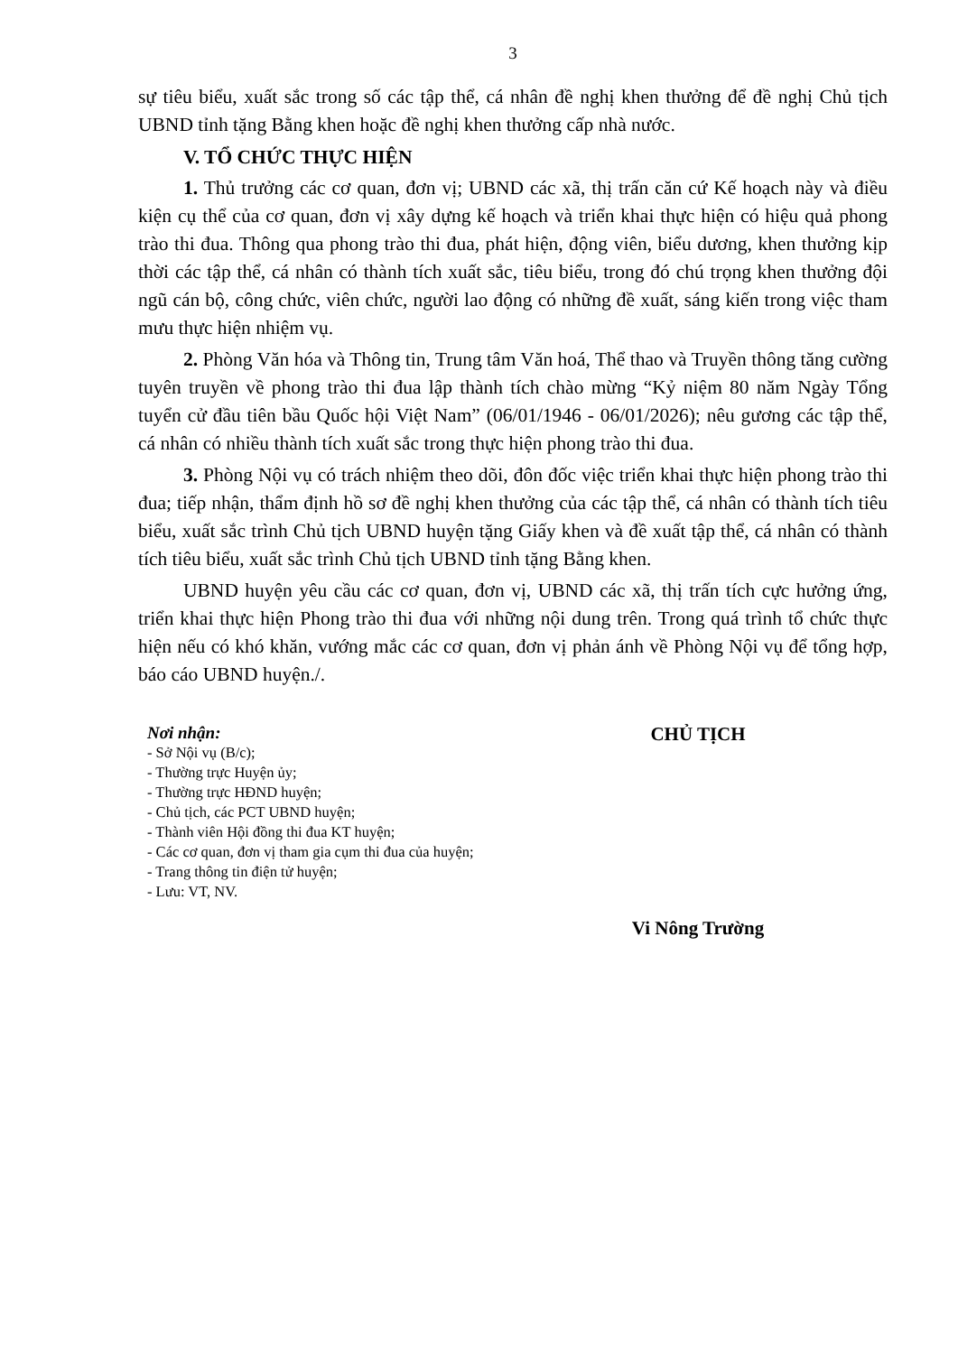3
sự tiêu biểu, xuất sắc trong số các tập thể, cá nhân đề nghị khen thưởng để đề nghị Chủ tịch UBND tỉnh tặng Bằng khen hoặc đề nghị khen thưởng cấp nhà nước.
V. TỔ CHỨC THỰC HIỆN
1. Thủ trưởng các cơ quan, đơn vị; UBND các xã, thị trấn căn cứ Kế hoạch này và điều kiện cụ thể của cơ quan, đơn vị xây dựng kế hoạch và triển khai thực hiện có hiệu quả phong trào thi đua. Thông qua phong trào thi đua, phát hiện, động viên, biểu dương, khen thưởng kịp thời các tập thể, cá nhân có thành tích xuất sắc, tiêu biểu, trong đó chú trọng khen thưởng đội ngũ cán bộ, công chức, viên chức, người lao động có những đề xuất, sáng kiến trong việc tham mưu thực hiện nhiệm vụ.
2. Phòng Văn hóa và Thông tin, Trung tâm Văn hoá, Thể thao và Truyền thông tăng cường tuyên truyền về phong trào thi đua lập thành tích chào mừng “Kỷ niệm 80 năm Ngày Tổng tuyển cử đầu tiên bầu Quốc hội Việt Nam” (06/01/1946 - 06/01/2026); nêu gương các tập thể, cá nhân có nhiều thành tích xuất sắc trong thực hiện phong trào thi đua.
3. Phòng Nội vụ có trách nhiệm theo dõi, đôn đốc việc triển khai thực hiện phong trào thi đua; tiếp nhận, thẩm định hồ sơ đề nghị khen thưởng của các tập thể, cá nhân có thành tích tiêu biểu, xuất sắc trình Chủ tịch UBND huyện tặng Giấy khen và đề xuất tập thể, cá nhân có thành tích tiêu biểu, xuất sắc trình Chủ tịch UBND tỉnh tặng Bằng khen.
UBND huyện yêu cầu các cơ quan, đơn vị, UBND các xã, thị trấn tích cực hưởng ứng, triển khai thực hiện Phong trào thi đua với những nội dung trên. Trong quá trình tổ chức thực hiện nếu có khó khăn, vướng mắc các cơ quan, đơn vị phản ánh về Phòng Nội vụ để tổng hợp, báo cáo UBND huyện./.
Nơi nhận:
- Sở Nội vụ (B/c);
- Thường trực Huyện ủy;
- Thường trực HĐND huyện;
- Chủ tịch, các PCT UBND huyện;
- Thành viên Hội đồng thi đua KT huyện;
- Các cơ quan, đơn vị tham gia cụm thi đua của huyện;
- Trang thông tin điện tử huyện;
- Lưu: VT, NV.
CHỦ TỊCH
Vi Nông Trường